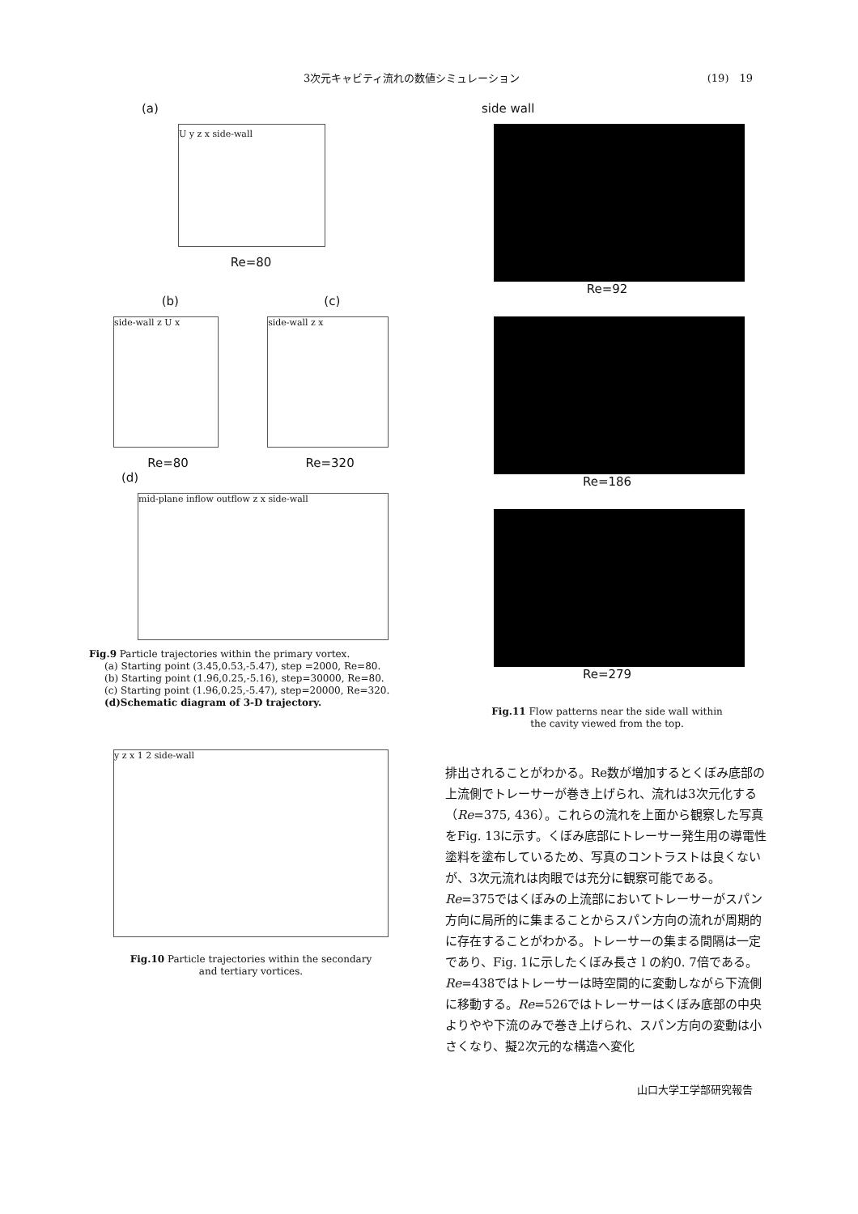3次元キャビティ流れの数値シミュレーション (19)　19
(a)
U y z x side-wall
Re=80
(b) (c)
side-wall z U x side-wall z x
Re=80 Re=320
(d)
mid-plane inflow outflow z x side-wall
Fig.9 Particle trajectories within the primary vortex.
(a) Starting point (3.45,0.53,-5.47), step =2000, Re=80.
(b) Starting point (1.96,0.25,-5.16), step=30000, Re=80.
(c) Starting point (1.96,0.25,-5.47), step=20000, Re=320.
(d)Schematic diagram of 3-D trajectory.
y z x 1 2 side-wall
Fig.10 Particle trajectories within the secondary
and tertiary vortices.
side wall
Re=92
Re=186
Re=279
Fig.11 Flow patterns near the side wall within
the cavity viewed from the top.
排出されることがわかる。Re数が増加するとくぼみ底部の上流側でトレーサーが巻き上げられ、流れは3次元化する（Re=375, 436）。これらの流れを上面から観察した写真をFig. 13に示す。くぼみ底部にトレーサー発生用の導電性塗料を塗布しているため、写真のコントラストは良くないが、3次元流れは肉眼では充分に観察可能である。Re=375ではくぼみの上流部においてトレーサーがスパン方向に局所的に集まることからスパン方向の流れが周期的に存在することがわかる。トレーサーの集まる間隔は一定であり、Fig. 1に示したくぼみ長さ l の約0. 7倍である。Re=438ではトレーサーは時空間的に変動しながら下流側に移動する。Re=526ではトレーサーはくぼみ底部の中央よりやや下流のみで巻き上げられ、スパン方向の変動は小さくなり、擬2次元的な構造へ変化
山口大学工学部研究報告